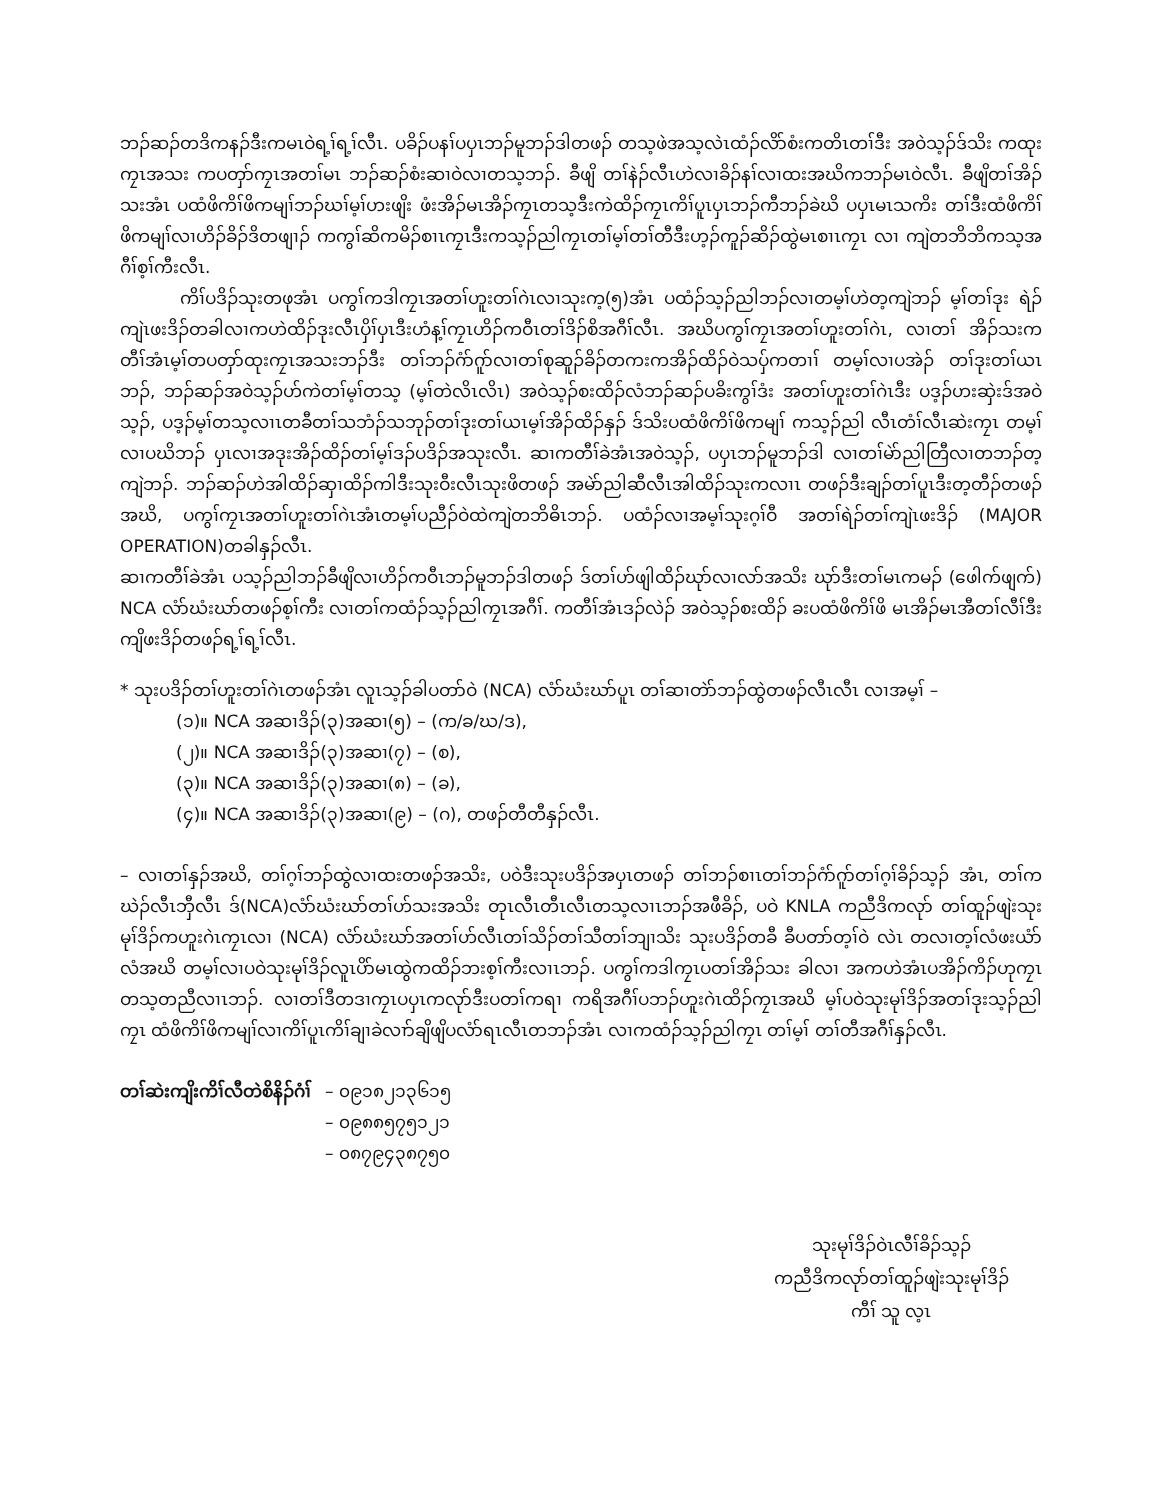ဘၣ်ဆၣ်တဒိကနၣ်ဒီးကမၤဝဲရ့ၢ်ရ့ၢ်လီၤ. ပခိၣ်ပနၢ်ပပှၤဘၣ်မူဘၣ်ဒါတဖၣ် တသ့ဖဲအသ့လဲၤထံၣ်လိာ်စံးကတိၤတၢ်ဒီး အဝဲသ့ၣ်ဒ်သိး ကထုးကၠၤအသး ကပတှာ်ကၠၤအတၢ်မၤ ဘၣ်ဆၣ်စံးဆၢဝဲလၢတသ့ဘၣ်. ခီဖျိ တၢ်နဲၣ်လီၤဟဲလၢခိၣ်နၢ်လၢထးအဃိကဘၣ်မၤဝဲလီၤ. ခီဖျိတၢ်အိၣ်သးအံၤ ပထံဖိကိၢ်ဖိကမျၢ်ဘၣ်ဃၢ်မ့ၢ်ဟးဖျိး ဖံးအိၣ်မၤအိၣ်ကၠၤတသ့ဒီးကဲထိၣ်ကၠၤကိၢ်ပူၤပှၤဘၣ်ကီဘၣ်ခဲဃိ ပပှၤမၤသကိး တၢ်ဒီးထံဖိကိၢ်ဖိကမျၢ်လၢဟိၣ်ခိၣ်ဒိတဖျၢၣ် ကကွၢ်ဆိကမိၣ်စၢၤကၠၤဒီးကသ့ၣ်ညါကၠၤတၢ်မ့ၢ်တၢ်တီဒီးဟ့ၣ်ကူၣ်ဆိၣ်ထွဲမၤစၢၤကၠၤ လၢ ကျဲတဘိဘိကသ့အဂီၢ်စ့ၢ်ကီးလီၤ.
ကိၢ်ပဒိၣ်သုးတဖုအံၤ ပကွၢ်ကဒါကၠၤအတၢ်ဟူးတၢ်ဂဲၤလၢသုးက့(၅)အံၤ ပထံၣ်သ့ၣ်ညါဘၣ်လၢတမ့ၢ်ဟဲတ့ကျဲဘၣ် မ့ၢ်တၢ်ဒုး ရဲၣ်ကျဲၤဖးဒိၣ်တခါလၢကဟဲထိၣ်ဒုးလီၤပှိၢ်ပှၤဒီးဟံန့ၢ်ကၠၤဟိၣ်ကဝီၤတၢ်ဒိၣ်စိအဂီၢ်လီၤ. အဃိပကွၢ်ကၠၤအတၢ်ဟူးတၢ်ဂဲၤ, လၢတၢ် အိၣ်သးကတီၢ်အံၤမ့ၢ်တပတှာ်ထုးကၠၤအသးဘၣ်ဒီး တၢ်ဘၣ်ဂံာ်ဂူာ်လၢတၢ်စုဆူၣ်ခိၣ်တကးကအိၣ်ထိၣ်ဝဲသပှ်ကတၢၢ် တမ့ၢ်လၢပအဲၣ် တၢ်ဒုးတၢ်ယၤဘၣ်, ဘၣ်ဆၣ်အဝဲသ့ၣ်ဟ်ကဲတၢ်မ့ၢ်တသ့ (မ့ၢ်တဲလိၤလိၤ) အဝဲသ့ၣ်စးထိၣ်လံဘၣ်ဆၣ်ပခိးကွၢ်ဒံး အတၢ်ဟူးတၢ်ဂဲၤဒီး ပဒ့ၣ်ဟးဆှဲးဒ်အဝဲသ့ၣ်, ပဒ့ၣ်မ့ၢ်တသ့လၢၤတခီတၢ်သဘံၣ်သဘုၣ်တၢ်ဒုးတၢ်ယၤမ့ၢ်အိၣ်ထိၣ်နှၣ် ဒ်သိးပထံဖိကိၢ်ဖိကမျၢ် ကသ့ၣ်ညါ လီၤတံၢ်လီၤဆဲးကၠၤ တမ့ၢ်လၢပဃိဘၣ် ပှၤလၢအဒုးအိၣ်ထိၣ်တၢ်မ့ၢ်ဒၣ်ပဒိၣ်အသုးလီၤ. ဆၢကတီၢ်ခဲအံၤအဝဲသ့ၣ်, ပပှၤဘၣ်မူဘၣ်ဒါ လၢတၢ်မဲာ်ညါတြီလၢတဘၣ်တ့ကျဲဘၣ်. ဘၣ်ဆၣ်ဟဲအါထိၣ်ဆှၢထိၣ်ကါဒီးသုးဝီးလီၤသုးဖိတဖၣ် အမဲာ်ညါဆီလီၤအါထိၣ်သုးကလၢၤ တဖၣ်ဒီးချၣ်တၢ်ပူၤဒီးတ့တီၣ်တဖၣ်အဃိ, ပကွၢ်ကၠၤအတၢ်ဟူးတၢ်ဂဲၤအံၤတမ့ၢ်ပညီၣ်ဝဲထဲကျဲတဘိဓိၤဘၣ်. ပထံၣ်လၢအမ့ၢ်သုးဂ့ၢ်ဝီ အတၢ်ရဲၣ်တၢ်ကျဲၤဖးဒိၣ် (MAJOR OPERATION)တခါနှၣ်လီၤ.
ဆၢကတီၢ်ခဲအံၤ ပသ့ၣ်ညါဘၣ်ခီဖျိလၢဟိၣ်ကဝီၤဘၣ်မူဘၣ်ဒါတဖၣ် ဒ်တၢ်ဟ်ဖျါထိၣ်ဃုာ်လၢလာ်အသိး ဃုာ်ဒီးတၢ်မၤကမၣ် (ဖေါက်ဖျက်) NCA လံာ်ဃံးဃာ်တဖၣ်စ့ၢ်ကီး လၢတၢ်ကထံၣ်သ့ၣ်ညါကၠၤအဂီၢ်. ကတီၢ်အံၤဒၣ်လဲၣ် အဝဲသ့ၣ်စးထိၣ် ခးပထံဖိကိၢ်ဖိ မၤအိၣ်မၤအီတၢ်လီၢ်ဒီးကျိဖးဒိၣ်တဖၣ်ရ့ၢ်ရ့ၢ်လီၤ.
* သုးပဒိၣ်တၢ်ဟူးတၢ်ဂဲၤတဖၣ်အံၤ လူၤသ့ၣ်ခါပတာ်ဝဲ (NCA) လံာ်ဃံးဃာ်ပူၤ တၢ်ဆၢတဲာ်ဘၣ်ထွဲတဖၣ်လီၤလီၤ လၢအမ့ၢ် –
(၁)။ NCA အဆၢဒိၣ်(၃)အဆၢ(၅) – (က/ခ/ဃ/ဒ),
(၂)။ NCA အဆၢဒိၣ်(၃)အဆၢ(၇) – (စ),
(၃)။ NCA အဆၢဒိၣ်(၃)အဆၢ(၈) – (ခ),
(၄)။ NCA အဆၢဒိၣ်(၃)အဆၢ(၉) – (ဂ), တဖၣ်တီတီနှၣ်လီၤ.
– လၢတၢ်နှၣ်အဃိ, တၢ်ဂ့ၢ်ဘၣ်ထွဲလၢထးတဖၣ်အသိး, ပဝဲဒီးသုးပဒိၣ်အပှၤတဖၣ် တၢ်ဘၣ်စၢၤတၢ်ဘၣ်ဂံာ်ဂူာ်တၢ်ဂ့ၢ်ခိၣ်သ့ၣ် အံၤ, တၢ်ကဃဲၣ်လီၤဘှီလီၤ ဒ်(NCA)လံာ်ဃံးဃာ်တၢ်ဟ်သးအသိး တုၤလီၤတီၤလီၤတသ့လၢၤဘၣ်အဖီခိၣ်, ပဝဲ KNLA ကညီဒိကလုာ် တၢ်ထူၣ်ဖျဲးသုးမုၢ်ဒိၣ်ကဟူးဂဲၤကၠၤလၢ (NCA) လံာ်ဃံးဃာ်အတၢ်ဟ်လီၤတၢ်သိၣ်တၢ်သီတၢ်ဘျၢသိး သုးပဒိၣ်တခီ ခီပတာ်တ့ၢ်ဝဲ လဲၤ တလၢတ့ၢ်လံဖးယံာ်လံအဃိ တမ့ၢ်လၢပဝဲသုးမုၢ်ဒိၣ်လူၤပိာ်မၤထွဲကထိၣ်ဘးစ့ၢ်ကီးလၢၤဘၣ်. ပကွၢ်ကဒါကၠၤပတၢ်အိၣ်သး ခါလၢ အကဟဲအံၤပအိၣ်ကိၣ်ဟုကၠၤတသ့တညီလၢၤဘၣ်. လၢတၢ်ဒီတဒၢကၠၤပပှၤကလုာ်ဒီးပတၢ်ကရၢ ကရိအဂီၢ်ပဘၣ်ဟူးဂဲၤထိၣ်ကၠၤအဃိ မ့ၢ်ပဝဲသုးမုၢ်ဒိၣ်အတၢ်ဒုးသ့ၣ်ညါကၠၤ ထံဖိကိၢ်ဖိကမျၢ်လၢကိၢ်ပူၤကိၢ်ချၢခဲလၢာ်ချိဖျိပလံာ်ရၤလီၤတဘၣ်အံၤ လၢကထံၣ်သ့ၣ်ညါကၠၤ တၢ်မ့ၢ် တၢ်တီအဂီၢ်နှၣ်လီၤ.
တၢ်ဆဲးကျိးကိၢ်လီတဲစိနိၣ်ဂံၢ်
– ၀၉၁၈၂၁၃၆၁၅
– ၀၉၈၈၅၇၅၁၂၁
– ၀၈၇၉၄၃၈၇၅၀
သုးမုၢ်ဒိၣ်ဝဲၤလီၢ်ခိၣ်သ့ၣ်
ကညီဒိကလုာ်တၢ်ထူၣ်ဖျဲးသုးမုၢ်ဒိၣ်
ကီၢ် သူ လ့ၤ